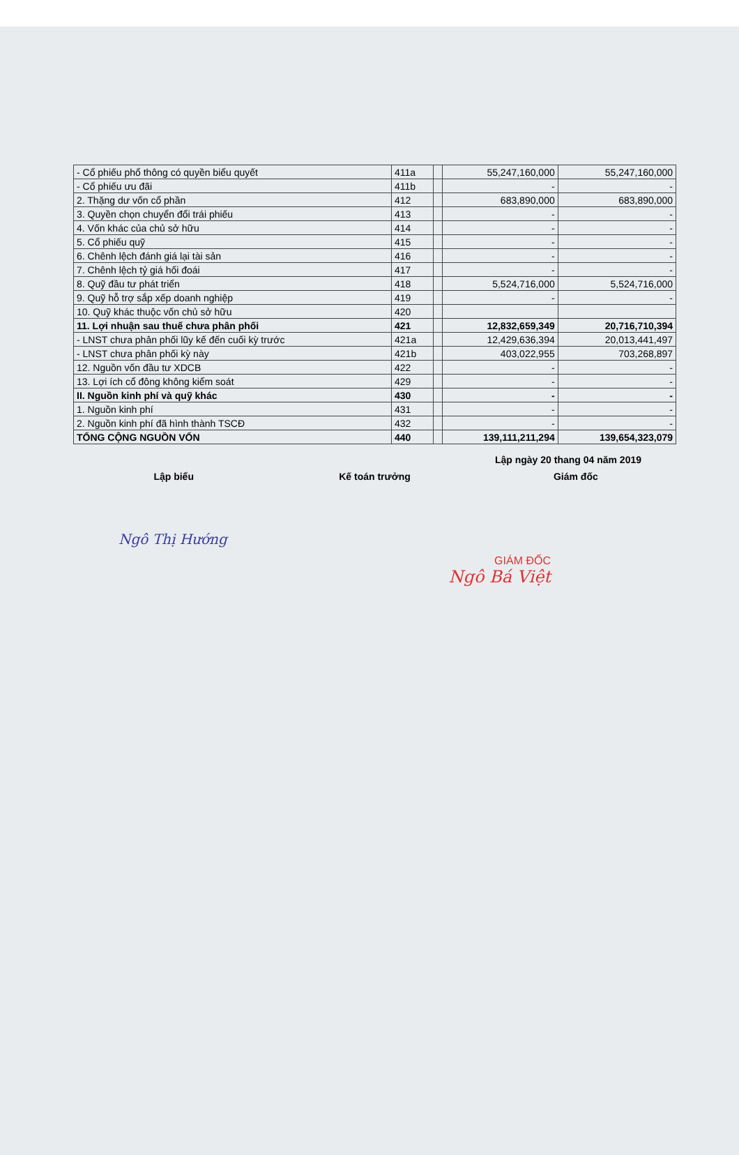| - Cổ phiếu phổ thông có quyền biểu quyết | 411a | | 55,247,160,000 | 55,247,160,000 |
| - Cổ phiếu ưu đãi | 411b | | - | - |
| 2. Thặng dư vốn cổ phần | 412 | | 683,890,000 | 683,890,000 |
| 3. Quyền chọn chuyển đổi trái phiếu | 413 | | - | - |
| 4. Vốn khác của chủ sở hữu | 414 | | - | - |
| 5. Cổ phiếu quỹ | 415 | | - | - |
| 6. Chênh lệch đánh giá lại tài sản | 416 | | - | - |
| 7. Chênh lệch tỷ giá hối đoái | 417 | | - | - |
| 8. Quỹ đầu tư phát triển | 418 | | 5,524,716,000 | 5,524,716,000 |
| 9. Quỹ hỗ trợ sắp xếp doanh nghiệp | 419 | | - | - |
| 10. Quỹ khác thuộc vốn chủ sở hữu | 420 | | | |
| 11. Lợi nhuận sau thuế chưa phân phối | 421 | | 12,832,659,349 | 20,716,710,394 |
| - LNST chưa phân phối lũy kế đến cuối kỳ trước | 421a | | 12,429,636,394 | 20,013,441,497 |
| - LNST chưa phân phối kỳ này | 421b | | 403,022,955 | 703,268,897 |
| 12. Nguồn vốn đầu tư XDCB | 422 | | - | - |
| 13. Lợi ích cổ đông không kiểm soát | 429 | | - | - |
| II. Nguồn kinh phí và quỹ khác | 430 | | - | - |
| 1. Nguồn kinh phí | 431 | | - | - |
| 2. Nguồn kinh phí đã hình thành TSCĐ | 432 | | - | - |
| TỔNG CỘNG NGUỒN VỐN | 440 | | 139,111,211,294 | 139,654,323,079 |
Lập ngày 20 thang 04 năm 2019
Lập biểu Kế toán trưởng Giám đốc
Ngô Thị Hướng
GIÁM ĐỐC
Ngô Bá Việt